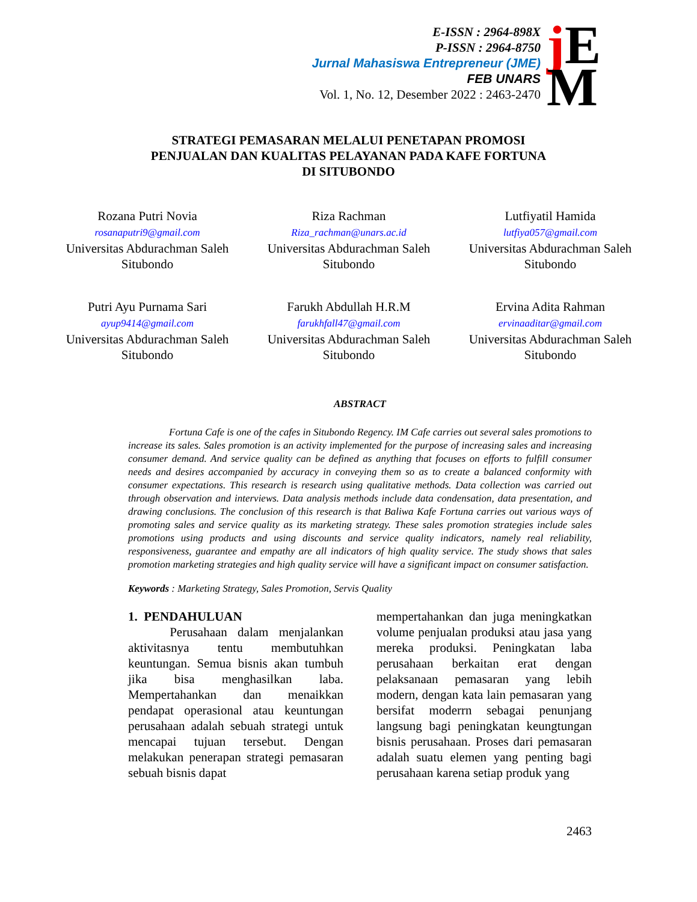E-ISSN : 2964-898X
P-ISSN : 2964-8750
Jurnal Mahasiswa Entrepreneur (JME)
FEB UNARS
Vol. 1, No. 12, Desember 2022 : 2463-2470
j E
M
STRATEGI PEMASARAN MELALUI PENETAPAN PROMOSI
PENJUALAN DAN KUALITAS PELAYANAN PADA KAFE FORTUNA
DI SITUBONDO
Rozana Putri Novia
rosanaputri9@gmail.com
Universitas Abdurachman Saleh
Situbondo
Riza Rachman
Riza_rachman@unars.ac.id
Universitas Abdurachman Saleh
Situbondo
Lutfiyatil Hamida
lutfiya057@gmail.com
Universitas Abdurachman Saleh
Situbondo
Putri Ayu Purnama Sari
ayup9414@gmail.com
Universitas Abdurachman Saleh
Situbondo
Farukh Abdullah H.R.M
farukhfall47@gmail.com
Universitas Abdurachman Saleh
Situbondo
Ervina Adita Rahman
ervinaaditar@gmail.com
Universitas Abdurachman Saleh
Situbondo
ABSTRACT
Fortuna Cafe is one of the cafes in Situbondo Regency. IM Cafe carries out several sales promotions to increase its sales. Sales promotion is an activity implemented for the purpose of increasing sales and increasing consumer demand. And service quality can be defined as anything that focuses on efforts to fulfill consumer needs and desires accompanied by accuracy in conveying them so as to create a balanced conformity with consumer expectations. This research is research using qualitative methods. Data collection was carried out through observation and interviews. Data analysis methods include data condensation, data presentation, and drawing conclusions. The conclusion of this research is that Baliwa Kafe Fortuna carries out various ways of promoting sales and service quality as its marketing strategy. These sales promotion strategies include sales promotions using products and using discounts and service quality indicators, namely real reliability, responsiveness, guarantee and empathy are all indicators of high quality service. The study shows that sales promotion marketing strategies and high quality service will have a significant impact on consumer satisfaction.
Keywords : Marketing Strategy, Sales Promotion, Servis Quality
1. PENDAHULUAN
Perusahaan dalam menjalankan aktivitasnya tentu membutuhkan keuntungan. Semua bisnis akan tumbuh jika bisa menghasilkan laba. Mempertahankan dan menaikkan pendapat operasional atau keuntungan perusahaan adalah sebuah strategi untuk mencapai tujuan tersebut. Dengan melakukan penerapan strategi pemasaran sebuah bisnis dapat
mempertahankan dan juga meningkatkan volume penjualan produksi atau jasa yang mereka produksi. Peningkatan laba perusahaan berkaitan erat dengan pelaksanaan pemasaran yang lebih modern, dengan kata lain pemasaran yang bersifat moderrn sebagai penunjang langsung bagi peningkatan keungtungan bisnis perusahaan. Proses dari pemasaran adalah suatu elemen yang penting bagi perusahaan karena setiap produk yang
2463